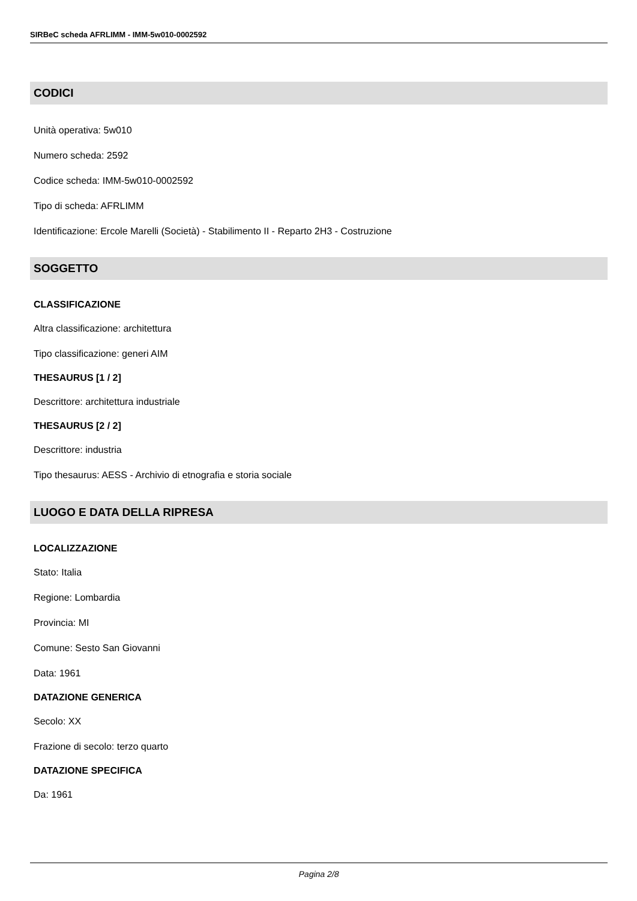SIRBeC scheda AFRLIMM - IMM-5w010-0002592
CODICI
Unità operativa: 5w010
Numero scheda: 2592
Codice scheda: IMM-5w010-0002592
Tipo di scheda: AFRLIMM
Identificazione: Ercole Marelli (Società) - Stabilimento II - Reparto 2H3 - Costruzione
SOGGETTO
CLASSIFICAZIONE
Altra classificazione: architettura
Tipo classificazione: generi AIM
THESAURUS [1 / 2]
Descrittore: architettura industriale
THESAURUS [2 / 2]
Descrittore: industria
Tipo thesaurus: AESS - Archivio di etnografia e storia sociale
LUOGO E DATA DELLA RIPRESA
LOCALIZZAZIONE
Stato: Italia
Regione: Lombardia
Provincia: MI
Comune: Sesto San Giovanni
Data: 1961
DATAZIONE GENERICA
Secolo: XX
Frazione di secolo: terzo quarto
DATAZIONE SPECIFICA
Da: 1961
Pagina 2/8